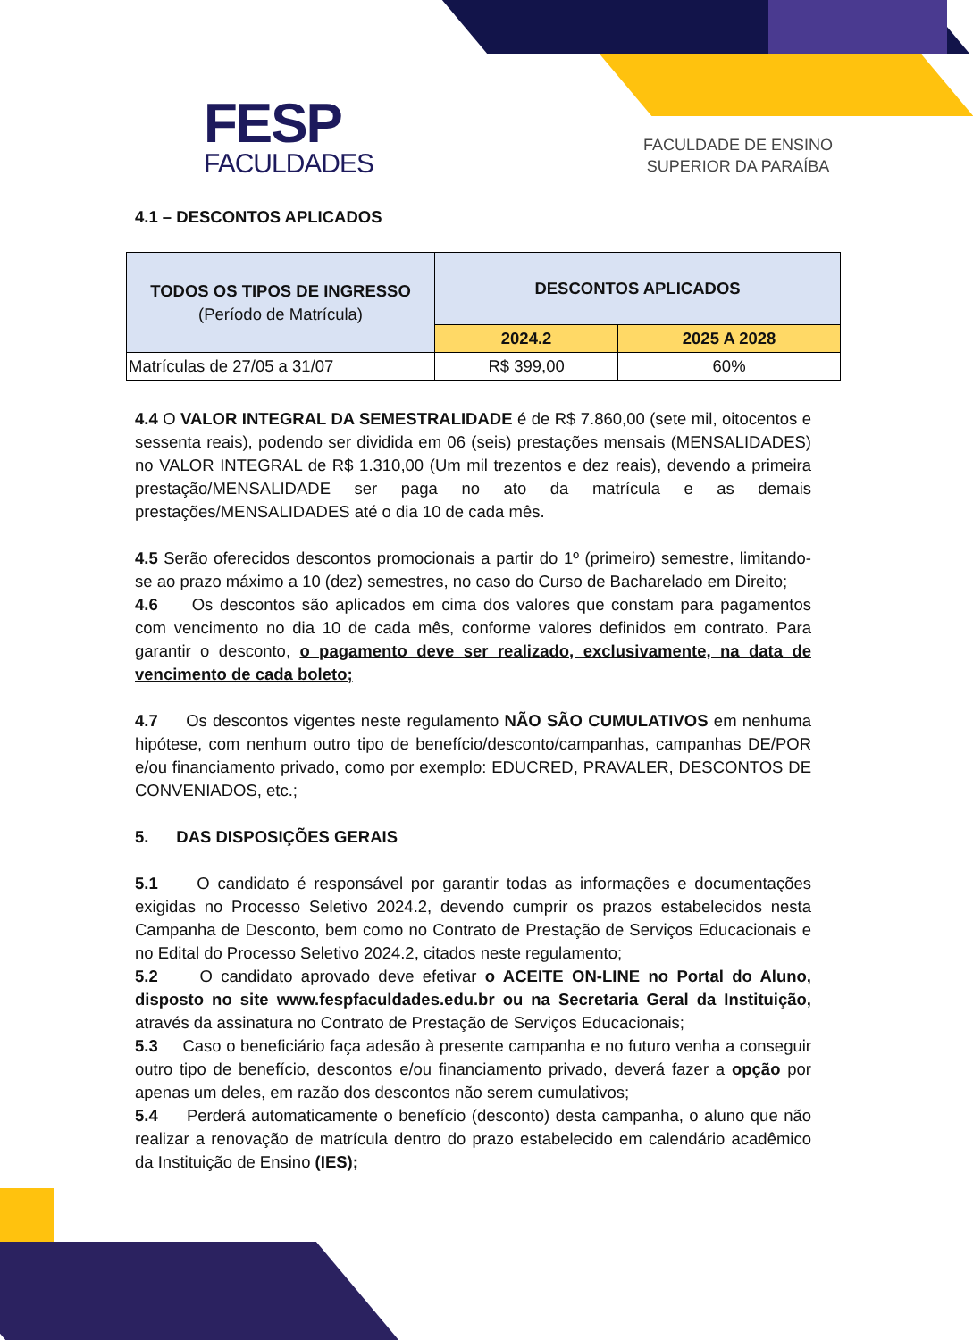FESP
FACULDADES
FACULDADE DE ENSINO
SUPERIOR DA PARAÍBA
4.1 – DESCONTOS APLICADOS
| TODOS OS TIPOS DE INGRESSO (Período de Matrícula) | DESCONTOS APLICADOS | |
| --- | --- | --- |
| | 2024.2 | 2025 A 2028 |
| Matrículas de 27/05 a 31/07 | R$ 399,00 | 60% |
4.4 O VALOR INTEGRAL DA SEMESTRALIDADE é de R$ 7.860,00 (sete mil, oitocentos e sessenta reais), podendo ser dividida em 06 (seis) prestações mensais (MENSALIDADES) no VALOR INTEGRAL de R$ 1.310,00 (Um mil trezentos e dez reais), devendo a primeira prestação/MENSALIDADE ser paga no ato da matrícula e as demais prestações/MENSALIDADES até o dia 10 de cada mês.
4.5 Serão oferecidos descontos promocionais a partir do 1º (primeiro) semestre, limitando-se ao prazo máximo a 10 (dez) semestres, no caso do Curso de Bacharelado em Direito;
4.6 Os descontos são aplicados em cima dos valores que constam para pagamentos com vencimento no dia 10 de cada mês, conforme valores definidos em contrato. Para garantir o desconto, o pagamento deve ser realizado, exclusivamente, na data de vencimento de cada boleto;
4.7 Os descontos vigentes neste regulamento NÃO SÃO CUMULATIVOS em nenhuma hipótese, com nenhum outro tipo de benefício/desconto/campanhas, campanhas DE/POR e/ou financiamento privado, como por exemplo: EDUCRED, PRAVALER, DESCONTOS DE CONVENIADOS, etc.;
5. DAS DISPOSIÇÕES GERAIS
5.1 O candidato é responsável por garantir todas as informações e documentações exigidas no Processo Seletivo 2024.2, devendo cumprir os prazos estabelecidos nesta Campanha de Desconto, bem como no Contrato de Prestação de Serviços Educacionais e no Edital do Processo Seletivo 2024.2, citados neste regulamento;
5.2 O candidato aprovado deve efetivar o ACEITE ON-LINE no Portal do Aluno, disposto no site www.fespfaculdades.edu.br ou na Secretaria Geral da Instituição, através da assinatura no Contrato de Prestação de Serviços Educacionais;
5.3 Caso o beneficiário faça adesão à presente campanha e no futuro venha a conseguir outro tipo de benefício, descontos e/ou financiamento privado, deverá fazer a opção por apenas um deles, em razão dos descontos não serem cumulativos;
5.4 Perderá automaticamente o benefício (desconto) desta campanha, o aluno que não realizar a renovação de matrícula dentro do prazo estabelecido em calendário acadêmico da Instituição de Ensino (IES);